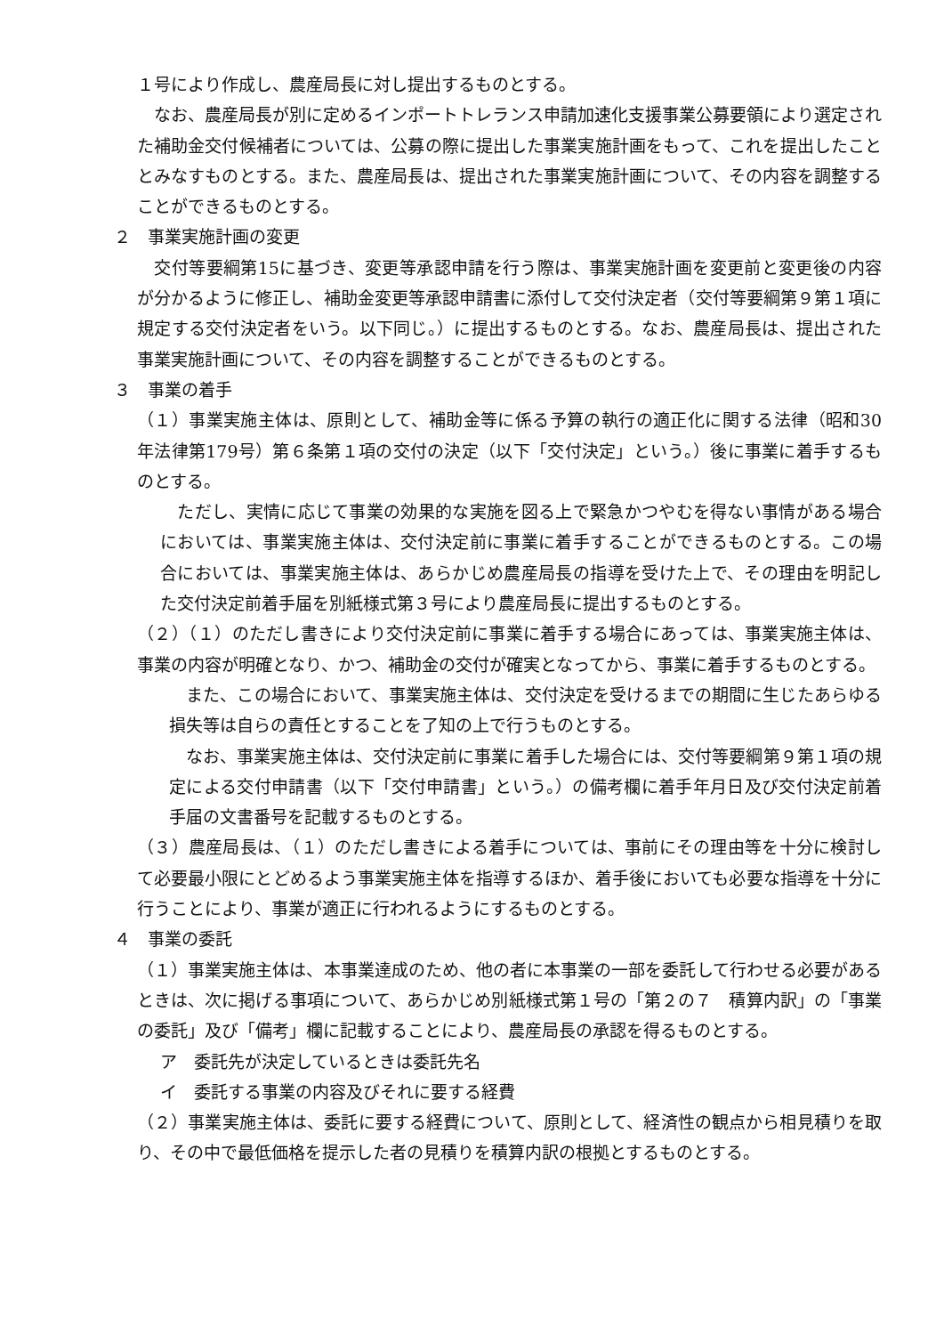１号により作成し、農産局長に対し提出するものとする。
　なお、農産局長が別に定めるインポートトレランス申請加速化支援事業公募要領により選定された補助金交付候補者については、公募の際に提出した事業実施計画をもって、これを提出したこととみなすものとする。また、農産局長は、提出された事業実施計画について、その内容を調整することができるものとする。
２　事業実施計画の変更
　交付等要綱第15に基づき、変更等承認申請を行う際は、事業実施計画を変更前と変更後の内容が分かるように修正し、補助金変更等承認申請書に添付して交付決定者（交付等要綱第９第１項に規定する交付決定者をいう。以下同じ。）に提出するものとする。なお、農産局長は、提出された事業実施計画について、その内容を調整することができるものとする。
３　事業の着手
（１）事業実施主体は、原則として、補助金等に係る予算の執行の適正化に関する法律（昭和30年法律第179号）第６条第１項の交付の決定（以下「交付決定」という。）後に事業に着手するものとする。
　ただし、実情に応じて事業の効果的な実施を図る上で緊急かつやむを得ない事情がある場合においては、事業実施主体は、交付決定前に事業に着手することができるものとする。この場合においては、事業実施主体は、あらかじめ農産局長の指導を受けた上で、その理由を明記した交付決定前着手届を別紙様式第３号により農産局長に提出するものとする。
（２）（１）のただし書きにより交付決定前に事業に着手する場合にあっては、事業実施主体は、事業の内容が明確となり、かつ、補助金の交付が確実となってから、事業に着手するものとする。
　また、この場合において、事業実施主体は、交付決定を受けるまでの期間に生じたあらゆる損失等は自らの責任とすることを了知の上で行うものとする。
　なお、事業実施主体は、交付決定前に事業に着手した場合には、交付等要綱第９第１項の規定による交付申請書（以下「交付申請書」という。）の備考欄に着手年月日及び交付決定前着手届の文書番号を記載するものとする。
（３）農産局長は、（１）のただし書きによる着手については、事前にその理由等を十分に検討して必要最小限にとどめるよう事業実施主体を指導するほか、着手後においても必要な指導を十分に行うことにより、事業が適正に行われるようにするものとする。
４　事業の委託
（１）事業実施主体は、本事業達成のため、他の者に本事業の一部を委託して行わせる必要があるときは、次に掲げる事項について、あらかじめ別紙様式第１号の「第２の７　積算内訳」の「事業の委託」及び「備考」欄に記載することにより、農産局長の承認を得るものとする。
ア　委託先が決定しているときは委託先名
イ　委託する事業の内容及びそれに要する経費
（２）事業実施主体は、委託に要する経費について、原則として、経済性の観点から相見積りを取り、その中で最低価格を提示した者の見積りを積算内訳の根拠とするものとする。